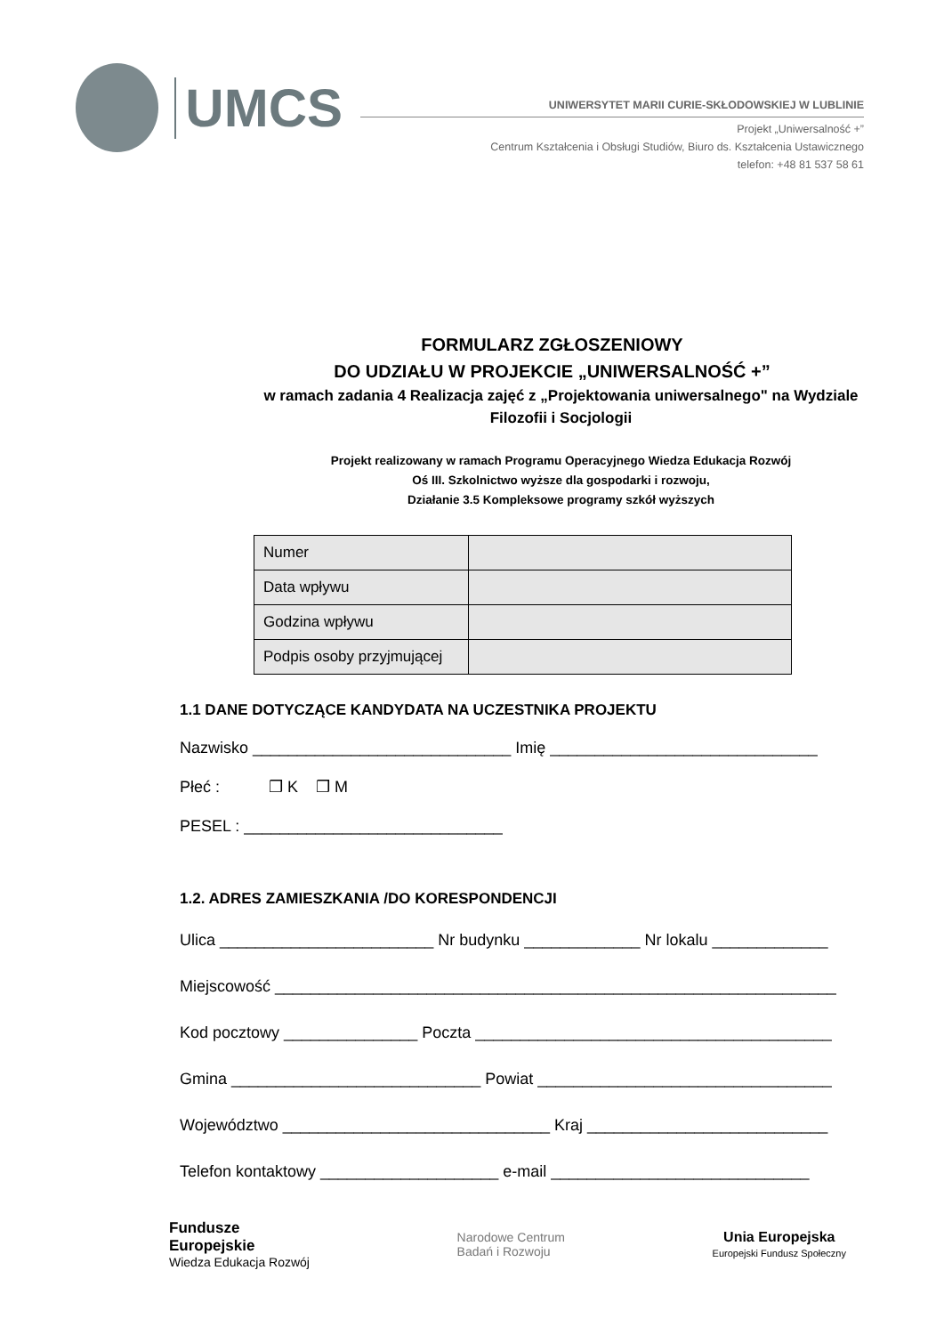UMCS
UNIWERSYTET MARII CURIE-SKŁODOWSKIEJ W LUBLINIE
Projekt „Uniwersalność +”
Centrum Kształcenia i Obsługi Studiów, Biuro ds. Kształcenia Ustawicznego
telefon: +48 81 537 58 61
FORMULARZ ZGŁOSZENIOWY
DO UDZIAŁU W PROJEKCIE „UNIWERSALNOŚĆ +”
w ramach zadania 4 Realizacja zajęć z „Projektowania uniwersalnego" na Wydziale
Filozofii i Socjologii
Projekt realizowany w ramach Programu Operacyjnego Wiedza Edukacja Rozwój
Oś III. Szkolnictwo wyższe dla gospodarki i rozwoju,
Działanie 3.5 Kompleksowe programy szkół wyższych
| Numer | |
| Data wpływu | |
| Godzina wpływu | |
| Podpis osoby przyjmującej | |
1.1 DANE DOTYCZĄCE KANDYDATA NA UCZESTNIKA PROJEKTU
Nazwisko _____________________________ Imię ______________________________
Płeć : ❒ K ❒ M
PESEL : _____________________________
1.2. ADRES ZAMIESZKANIA /DO KORESPONDENCJI
Ulica ________________________ Nr budynku _____________ Nr lokalu _____________
Miejscowość _______________________________________________________________
Kod pocztowy _______________ Poczta ________________________________________
Gmina ____________________________ Powiat _________________________________
Województwo ______________________________ Kraj ___________________________
Telefon kontaktowy ____________________ e-mail _____________________________
Fundusze
Europejskie
Wiedza Edukacja Rozwój
Narodowe Centrum
Badań i Rozwoju
Unia Europejska
Europejski Fundusz Społeczny